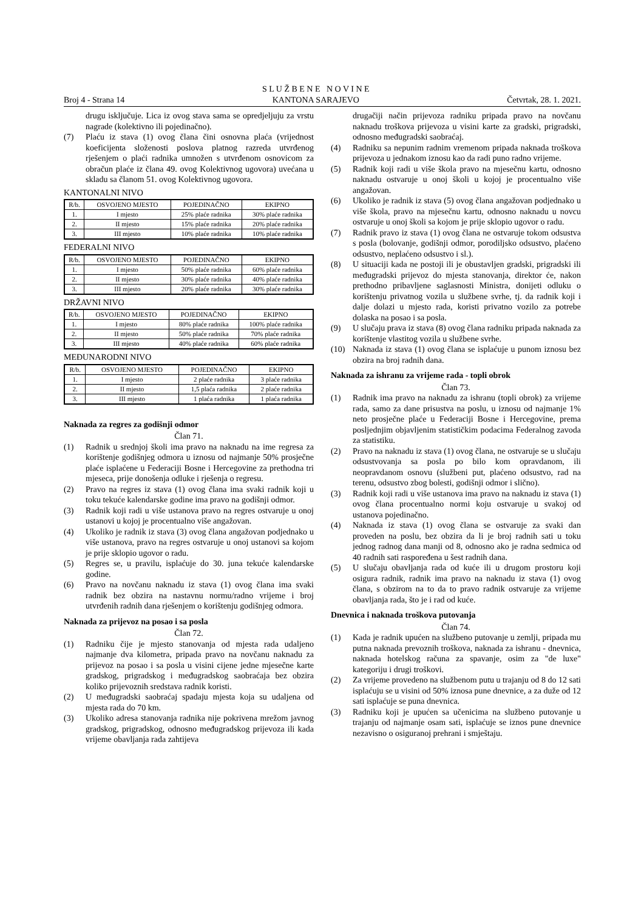Broj 4 - Strana 14
S L U Ž B E N E N O V I N E
KANTONA SARAJEVO
Četvrtak, 28. 1. 2021.
drugu isključuje. Lica iz ovog stava sama se opredjeljuju za vrstu nagrade (kolektivno ili pojedinačno).
(7) Plaću iz stava (1) ovog člana čini osnovna plaća (vrijednost koeficijenta složenosti poslova platnog razreda utvrđenog rješenjem o plaći radnika umnožen s utvrđenom osnovicom za obračun plaće iz člana 49. ovog Kolektivnog ugovora) uvećana u skladu sa članom 51. ovog Kolektivnog ugovora.
KANTONALNI NIVO
| R/b. | OSVOJENO MJESTO | POJEDINAČNO | EKIPNO |
| 1. | I mjesto | 25% plaće radnika | 30% plaće radnika |
| 2. | II mjesto | 15% plaće radnika | 20% plaće radnika |
| 3. | III mjesto | 10% plaće radnika | 10% plaće radnika |
FEDERALNI NIVO
| R/b. | OSVOJENO MJESTO | POJEDINAČNO | EKIPNO |
| 1. | I mjesto | 50% plaće radnika | 60% plaće radnika |
| 2. | II mjesto | 30% plaće radnika | 40% plaće radnika |
| 3. | III mjesto | 20% plaće radnika | 30% plaće radnika |
DRŽAVNI NIVO
| R/b. | OSVOJENO MJESTO | POJEDINAČNO | EKIPNO |
| 1. | I mjesto | 80% plaće radnika | 100% plaće radnika |
| 2. | II mjesto | 50% plaće radnika | 70% plaće radnika |
| 3. | III mjesto | 40% plaće radnika | 60% plaće radnika |
MEĐUNARODNI NIVO
| R/b. | OSVOJENO MJESTO | POJEDINAČNO | EKIPNO |
| 1. | I mjesto | 2 plaće radnika | 3 plaće radnika |
| 2. | II mjesto | 1,5 plaća radnika | 2 plaće radnika |
| 3. | III mjesto | 1 plaća radnika | 1 plaća radnika |
Naknada za regres za godišnji odmor
Član 71.
(1) Radnik u srednjoj školi ima pravo na naknadu na ime regresa za korištenje godišnjeg odmora u iznosu od najmanje 50% prosječne plaće isplaćene u Federaciji Bosne i Hercegovine za prethodna tri mjeseca, prije donošenja odluke i rješenja o regresu.
(2) Pravo na regres iz stava (1) ovog člana ima svaki radnik koji u toku tekuće kalendarske godine ima pravo na godišnji odmor.
(3) Radnik koji radi u više ustanova pravo na regres ostvaruje u onoj ustanovi u kojoj je procentualno više angažovan.
(4) Ukoliko je radnik iz stava (3) ovog člana angažovan podjednako u više ustanova, pravo na regres ostvaruje u onoj ustanovi sa kojom je prije sklopio ugovor o radu.
(5) Regres se, u pravilu, isplaćuje do 30. juna tekuće kalendarske godine.
(6) Pravo na novčanu naknadu iz stava (1) ovog člana ima svaki radnik bez obzira na nastavnu normu/radno vrijeme i broj utvrđenih radnih dana rješenjem o korištenju godišnjeg odmora.
Naknada za prijevoz na posao i sa posla
Član 72.
(1) Radniku čije je mjesto stanovanja od mjesta rada udaljeno najmanje dva kilometra, pripada pravo na novčanu naknadu za prijevoz na posao i sa posla u visini cijene jedne mjesečne karte gradskog, prigradskog i međugradskog saobraćaja bez obzira koliko prijevoznih sredstava radnik koristi.
(2) U međugradski saobraćaj spadaju mjesta koja su udaljena od mjesta rada do 70 km.
(3) Ukoliko adresa stanovanja radnika nije pokrivena mrežom javnog gradskog, prigradskog, odnosno međugradskog prijevoza ili kada vrijeme obavljanja rada zahtijeva
drugačiji način prijevoza radniku pripada pravo na novčanu naknadu troškova prijevoza u visini karte za gradski, prigradski, odnosno međugradski saobraćaj.
(4) Radniku sa nepunim radnim vremenom pripada naknada troškova prijevoza u jednakom iznosu kao da radi puno radno vrijeme.
(5) Radnik koji radi u više škola pravo na mjesečnu kartu, odnosno naknadu ostvaruje u onoj školi u kojoj je procentualno više angažovan.
(6) Ukoliko je radnik iz stava (5) ovog člana angažovan podjednako u više škola, pravo na mjesečnu kartu, odnosno naknadu u novcu ostvaruje u onoj školi sa kojom je prije sklopio ugovor o radu.
(7) Radnik pravo iz stava (1) ovog člana ne ostvaruje tokom odsustva s posla (bolovanje, godišnji odmor, porodiljsko odsustvo, plaćeno odsustvo, neplaćeno odsustvo i sl.).
(8) U situaciji kada ne postoji ili je obustavljen gradski, prigradski ili međugradski prijevoz do mjesta stanovanja, direktor će, nakon prethodno pribavljene saglasnosti Ministra, donijeti odluku o korištenju privatnog vozila u službene svrhe, tj. da radnik koji i dalje dolazi u mjesto rada, koristi privatno vozilo za potrebe dolaska na posao i sa posla.
(9) U slučaju prava iz stava (8) ovog člana radniku pripada naknada za korištenje vlastitog vozila u službene svrhe.
(10) Naknada iz stava (1) ovog člana se isplaćuje u punom iznosu bez obzira na broj radnih dana.
Naknada za ishranu za vrijeme rada - topli obrok
Član 73.
(1) Radnik ima pravo na naknadu za ishranu (topli obrok) za vrijeme rada, samo za dane prisustva na poslu, u iznosu od najmanje 1% neto prosječne plaće u Federaciji Bosne i Hercegovine, prema posljednjim objavljenim statističkim podacima Federalnog zavoda za statistiku.
(2) Pravo na naknadu iz stava (1) ovog člana, ne ostvaruje se u slučaju odsustvovanja sa posla po bilo kom opravdanom, ili neopravdanom osnovu (službeni put, plaćeno odsustvo, rad na terenu, odsustvo zbog bolesti, godišnji odmor i slično).
(3) Radnik koji radi u više ustanova ima pravo na naknadu iz stava (1) ovog člana procentualno normi koju ostvaruje u svakoj od ustanova pojedinačno.
(4) Naknada iz stava (1) ovog člana se ostvaruje za svaki dan proveden na poslu, bez obzira da li je broj radnih sati u toku jednog radnog dana manji od 8, odnosno ako je radna sedmica od 40 radnih sati raspoređena u šest radnih dana.
(5) U slučaju obavljanja rada od kuće ili u drugom prostoru koji osigura radnik, radnik ima pravo na naknadu iz stava (1) ovog člana, s obzirom na to da to pravo radnik ostvaruje za vrijeme obavljanja rada, što je i rad od kuće.
Dnevnica i naknada troškova putovanja
Član 74.
(1) Kada je radnik upućen na službeno putovanje u zemlji, pripada mu putna naknada prevoznih troškova, naknada za ishranu - dnevnica, naknada hotelskog računa za spavanje, osim za "de luxe" kategoriju i drugi troškovi.
(2) Za vrijeme provedeno na službenom putu u trajanju od 8 do 12 sati isplaćuju se u visini od 50% iznosa pune dnevnice, a za duže od 12 sati isplaćuje se puna dnevnica.
(3) Radniku koji je upućen sa učenicima na službeno putovanje u trajanju od najmanje osam sati, isplaćuje se iznos pune dnevnice nezavisno o osiguranoj prehrani i smještaju.